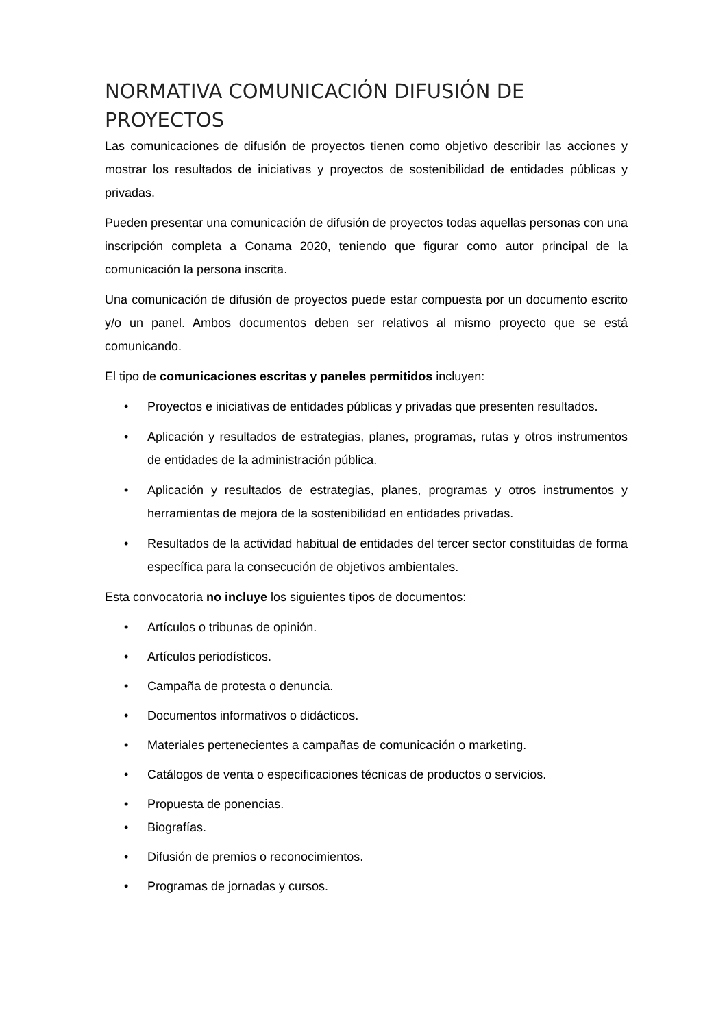NORMATIVA COMUNICACIÓN DIFUSIÓN DE PROYECTOS
Las comunicaciones de difusión de proyectos tienen como objetivo describir las acciones y mostrar los resultados de iniciativas y proyectos de sostenibilidad de entidades públicas y privadas.
Pueden presentar una comunicación de difusión de proyectos todas aquellas personas con una inscripción completa a Conama 2020, teniendo que figurar como autor principal de la comunicación la persona inscrita.
Una comunicación de difusión de proyectos puede estar compuesta por un documento escrito y/o un panel. Ambos documentos deben ser relativos al mismo proyecto que se está comunicando.
El tipo de comunicaciones escritas y paneles permitidos incluyen:
• Proyectos e iniciativas de entidades públicas y privadas que presenten resultados.
• Aplicación y resultados de estrategias, planes, programas, rutas y otros instrumentos de entidades de la administración pública.
• Aplicación y resultados de estrategias, planes, programas y otros instrumentos y herramientas de mejora de la sostenibilidad en entidades privadas.
• Resultados de la actividad habitual de entidades del tercer sector constituidas de forma específica para la consecución de objetivos ambientales.
Esta convocatoria no incluye los siguientes tipos de documentos:
• Artículos o tribunas de opinión.
• Artículos periodísticos.
• Campaña de protesta o denuncia.
• Documentos informativos o didácticos.
• Materiales pertenecientes a campañas de comunicación o marketing.
• Catálogos de venta o especificaciones técnicas de productos o servicios.
• Propuesta de ponencias.
• Biografías.
• Difusión de premios o reconocimientos.
• Programas de jornadas y cursos.